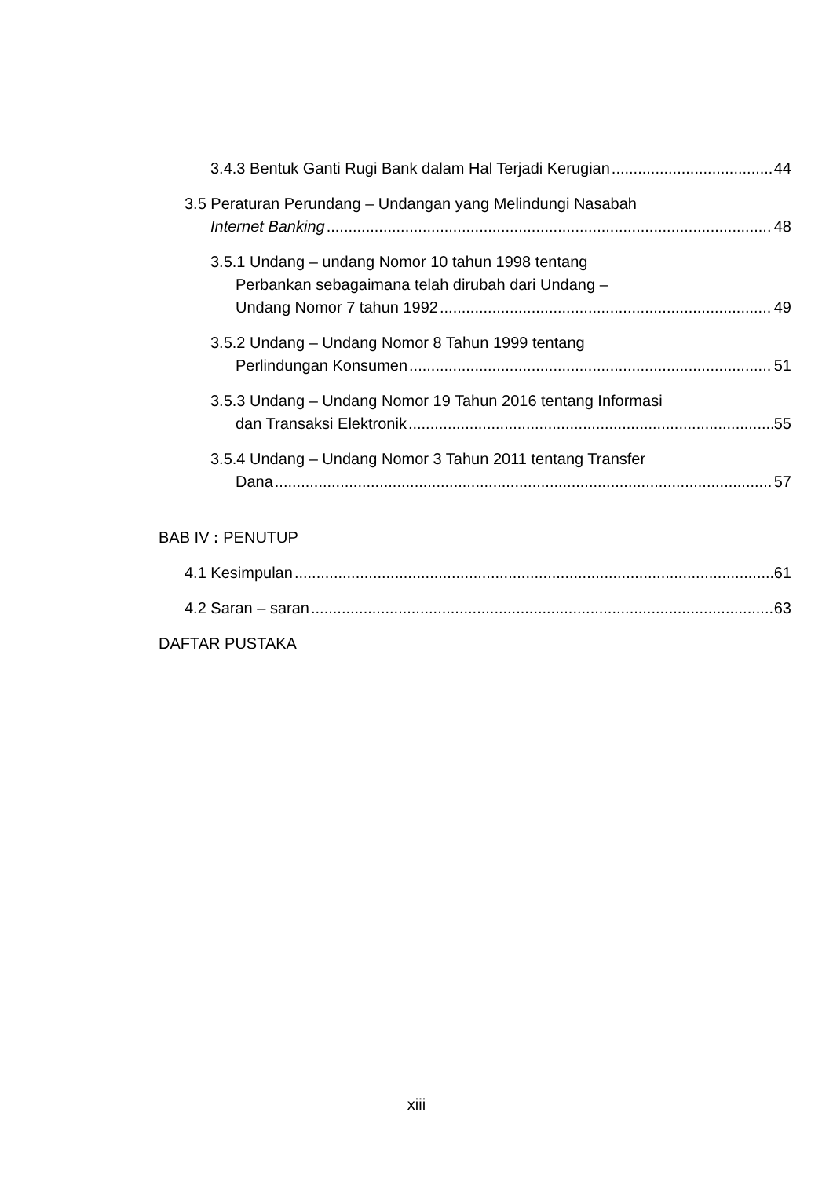3.4.3 Bentuk Ganti Rugi Bank dalam Hal Terjadi Kerugian 44
3.5 Peraturan Perundang – Undangan yang Melindungi Nasabah
Internet Banking 48
3.5.1 Undang – undang Nomor 10 tahun 1998 tentang
Perbankan sebagaimana telah dirubah dari Undang –
Undang Nomor 7 tahun 1992 49
3.5.2 Undang – Undang Nomor 8 Tahun 1999 tentang
Perlindungan Konsumen 51
3.5.3 Undang – Undang Nomor 19 Tahun 2016 tentang Informasi
dan Transaksi Elektronik 55
3.5.4 Undang – Undang Nomor 3 Tahun 2011 tentang Transfer
Dana 57
BAB IV : PENUTUP
4.1 Kesimpulan 61
4.2 Saran – saran 63
DAFTAR PUSTAKA
xiii